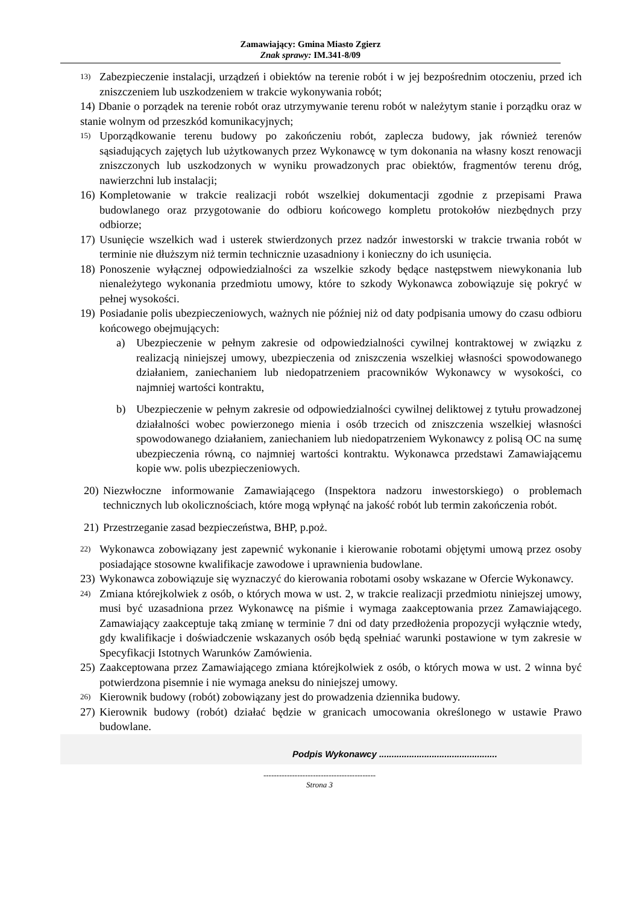Zamawiający: Gmina Miasto Zgierz
Znak sprawy: IM.341-8/09
13) Zabezpieczenie instalacji, urządzeń i obiektów na terenie robót i w jej bezpośrednim otoczeniu, przed ich zniszczeniem lub uszkodzeniem w trakcie wykonywania robót;
14) Dbanie o porządek na terenie robót oraz utrzymywanie terenu robót w należytym stanie i porządku oraz w stanie wolnym od przeszkód komunikacyjnych;
15) Uporządkowanie terenu budowy po zakończeniu robót, zaplecza budowy, jak również terenów sąsiadujących zajętych lub użytkowanych przez Wykonawcę w tym dokonania na własny koszt renowacji zniszczonych lub uszkodzonych w wyniku prowadzonych prac obiektów, fragmentów terenu dróg, nawierzchni lub instalacji;
16) Kompletowanie w trakcie realizacji robót wszelkiej dokumentacji zgodnie z przepisami Prawa budowlanego oraz przygotowanie do odbioru końcowego kompletu protokołów niezbędnych przy odbiorze;
17) Usunięcie wszelkich wad i usterek stwierdzonych przez nadzór inwestorski w trakcie trwania robót w terminie nie dłuższym niż termin technicznie uzasadniony i konieczny do ich usunięcia.
18) Ponoszenie wyłącznej odpowiedzialności za wszelkie szkody będące następstwem niewykonania lub nienależytego wykonania przedmiotu umowy, które to szkody Wykonawca zobowiązuje się pokryć w pełnej wysokości.
19) Posiadanie polis ubezpieczeniowych, ważnych nie później niż od daty podpisania umowy do czasu odbioru końcowego obejmujących:
a) Ubezpieczenie w pełnym zakresie od odpowiedzialności cywilnej kontraktowej w związku z realizacją niniejszej umowy, ubezpieczenia od zniszczenia wszelkiej własności spowodowanego działaniem, zaniechaniem lub niedopatrzeniem pracowników Wykonawcy w wysokości, co najmniej wartości kontraktu,
b) Ubezpieczenie w pełnym zakresie od odpowiedzialności cywilnej deliktowej z tytułu prowadzonej działalności wobec powierzonego mienia i osób trzecich od zniszczenia wszelkiej własności spowodowanego działaniem, zaniechaniem lub niedopatrzeniem Wykonawcy z polisą OC na sumę ubezpieczenia równą, co najmniej wartości kontraktu. Wykonawca przedstawi Zamawiającemu kopie ww. polis ubezpieczeniowych.
20) Niezwłoczne informowanie Zamawiającego (Inspektora nadzoru inwestorskiego) o problemach technicznych lub okolicznościach, które mogą wpłynąć na jakość robót lub termin zakończenia robót.
21) Przestrzeganie zasad bezpieczeństwa, BHP, p.poż.
22) Wykonawca zobowiązany jest zapewnić wykonanie i kierowanie robotami objętymi umową przez osoby posiadające stosowne kwalifikacje zawodowe i uprawnienia budowlane.
23) Wykonawca zobowiązuje się wyznaczyć do kierowania robotami osoby wskazane w Ofercie Wykonawcy.
24) Zmiana którejkolwiek z osób, o których mowa w ust. 2, w trakcie realizacji przedmiotu niniejszej umowy, musi być uzasadniona przez Wykonawcę na piśmie i wymaga zaakceptowania przez Zamawiającego. Zamawiający zaakceptuje taką zmianę w terminie 7 dni od daty przedłożenia propozycji wyłącznie wtedy, gdy kwalifikacje i doświadczenie wskazanych osób będą spełniać warunki postawione w tym zakresie w Specyfikacji Istotnych Warunków Zamówienia.
25) Zaakceptowana przez Zamawiającego zmiana którejkolwiek z osób, o których mowa w ust. 2 winna być potwierdzona pisemnie i nie wymaga aneksu do niniejszej umowy.
26) Kierownik budowy (robót) zobowiązany jest do prowadzenia dziennika budowy.
27) Kierownik budowy (robót) działać będzie w granicach umocowania określonego w ustawie Prawo budowlane.
Podpis Wykonawcy ...............................................
-------------------------------------------
Strona 3